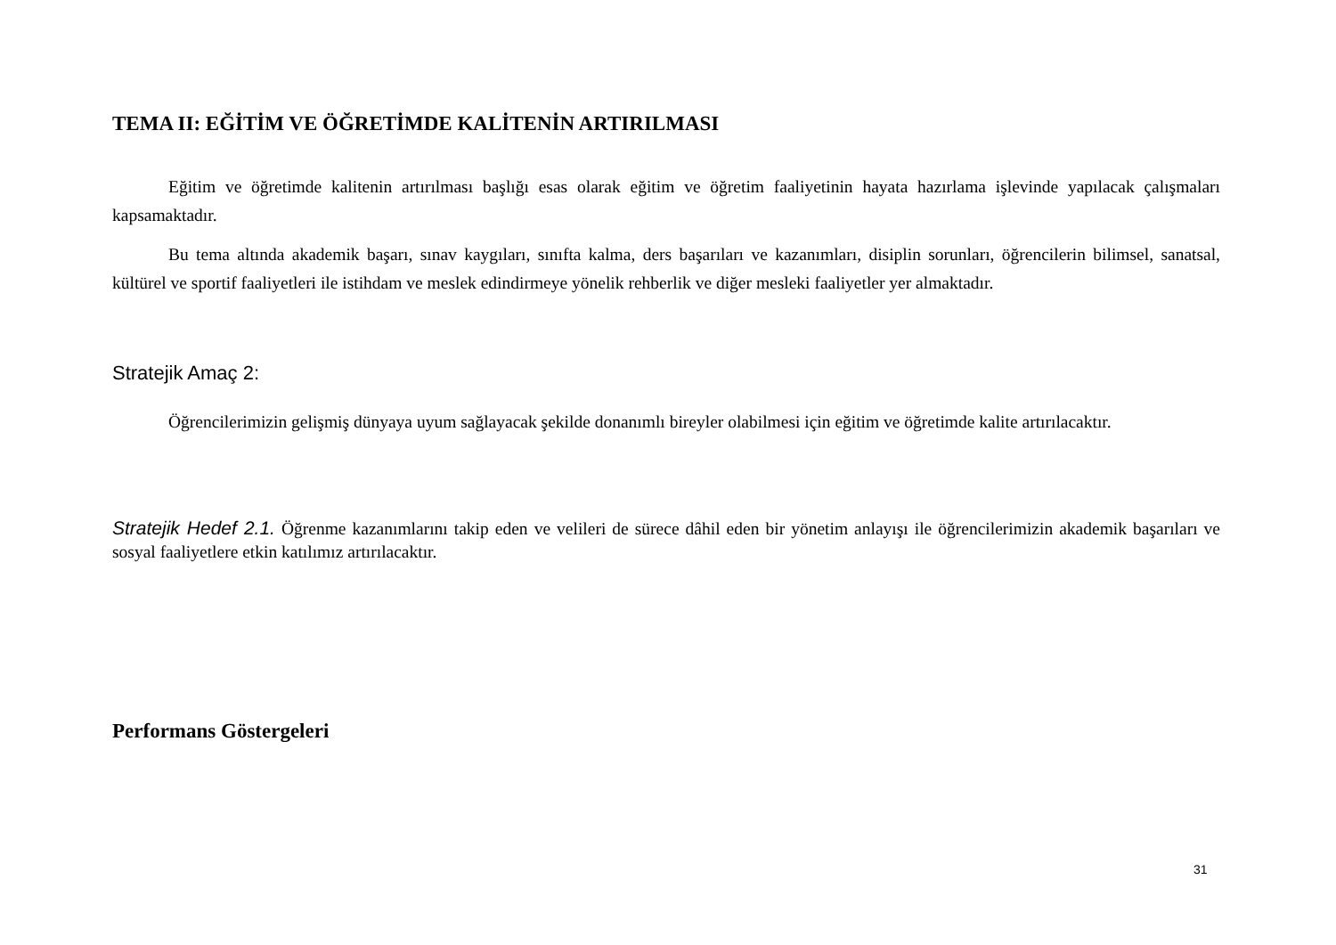TEMA II: EĞİTİM VE ÖĞRETİMDE KALİTENİN ARTIRILMASI
Eğitim ve öğretimde kalitenin artırılması başlığı esas olarak eğitim ve öğretim faaliyetinin hayata hazırlama işlevinde yapılacak çalışmaları kapsamaktadır.
Bu tema altında akademik başarı, sınav kaygıları, sınıfta kalma, ders başarıları ve kazanımları, disiplin sorunları, öğrencilerin bilimsel, sanatsal, kültürel ve sportif faaliyetleri ile istihdam ve meslek edindirmeye yönelik rehberlik ve diğer mesleki faaliyetler yer almaktadır.
Stratejik Amaç 2:
Öğrencilerimizin gelişmiş dünyaya uyum sağlayacak şekilde donanımlı bireyler olabilmesi için eğitim ve öğretimde kalite artırılacaktır.
Stratejik Hedef 2.1. Öğrenme kazanımlarını takip eden ve velileri de sürece dâhil eden bir yönetim anlayışı ile öğrencilerimizin akademik başarıları ve sosyal faaliyetlere etkin katılımız artırılacaktır.
Performans Göstergeleri
31